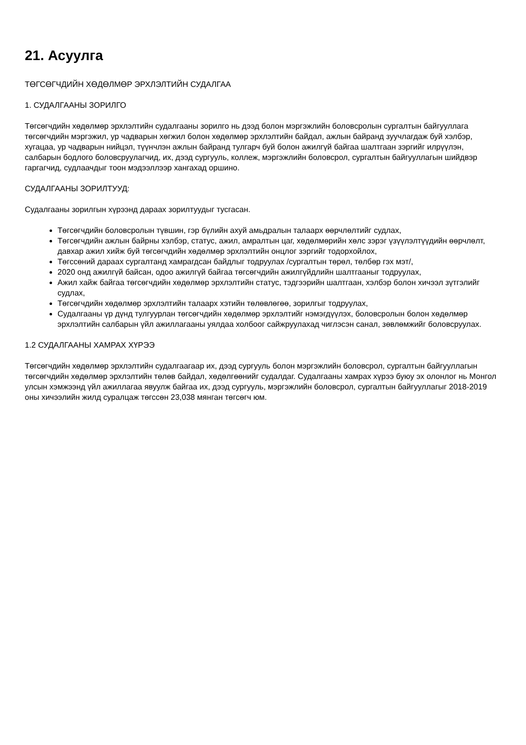21. Асуулга
ТӨГСӨГЧДИЙН ХӨДӨЛМӨР ЭРХЛЭЛТИЙН СУДАЛГАА
1. СУДАЛГААНЫ ЗОРИЛГО
Төгсөгчдийн хөдөлмөр эрхлэлтийн судалгааны зорилго нь дээд болон мэргэжлийн боловсролын сургалтын байгууллага төгсөгчдийн мэргэжил, ур чадварын хөгжил болон хөдөлмөр эрхлэлтийн байдал, ажлын байранд зуучлагдаж буй хэлбэр, хугацаа, ур чадварын нийцэл, түүнчлэн ажлын байранд тулгарч буй болон ажилгүй байгаа шалтгаан зэргийг илрүүлэн, салбарын бодлого боловсруулагчид, их, дээд сургууль, коллеж, мэргэжлийн боловсрол, сургалтын байгууллагын шийдвэр гаргагчид, судлаачдыг тоон мэдээллээр хангахад оршино.
СУДАЛГААНЫ ЗОРИЛТУУД:
Судалгааны зорилгын хүрээнд дараах зорилтуудыг тусгасан.
Төгсөгчдийн боловсролын түвшин, гэр бүлийн ахуй амьдралын талаарх өөрчлөлтийг судлах,
Төгсөгчдийн ажлын байрны хэлбэр, статус, ажил, амралтын цаг, хөдөлмөрийн хөлс зэрэг үзүүлэлтүүдийн өөрчлөлт, давхар ажил хийж буй төгсөгчдийн хөдөлмөр эрхлэлтийн онцлог зэргийг тодорхойлох,
Төгссөний дараах сургалтанд хамрагдсан байдлыг тодруулах /сургалтын төрөл, төлбөр гэх мэт/,
2020 онд ажилгүй байсан, одоо ажилгүй байгаа төгсөгчдийн ажилгүйдлийн шалтгааныг тодруулах,
Ажил хайж байгаа төгсөгчдийн хөдөлмөр эрхлэлтийн статус, тэдгээрийн шалтгаан, хэлбэр болон хичээл зүтгэлийг судлах,
Төгсөгчдийн хөдөлмөр эрхлэлтийн талаарх хэтийн төлөвлөгөө, зорилгыг тодруулах,
Судалгааны үр дүнд тулгуурлан төгсөгчдийн хөдөлмөр эрхлэлтийг нэмэгдүүлэх, боловсролын болон хөдөлмөр эрхлэлтийн салбарын үйл ажиллагааны уялдаа холбоог сайжруулахад чиглэсэн санал, зөвлөмжийг боловсруулах.
1.2 СУДАЛГААНЫ ХАМРАХ ХҮРЭЭ
Төгсөгчдийн хөдөлмөр эрхлэлтийн судалгаагаар их, дээд сургууль болон мэргэжлийн боловсрол, сургалтын байгууллагын төгсөгчдийн хөдөлмөр эрхлэлтийн төлөв байдал, хөдөлгөөнийг судалдаг. Судалгааны хамрах хүрээ буюу эх олонлог нь Монгол улсын хэмжээнд үйл ажиллагаа явуулж байгаа их, дээд сургууль, мэргэжлийн боловсрол, сургалтын байгууллагыг 2018-2019 оны хичээлийн жилд суралцаж төгссөн 23,038 мянган төгсөгч юм.